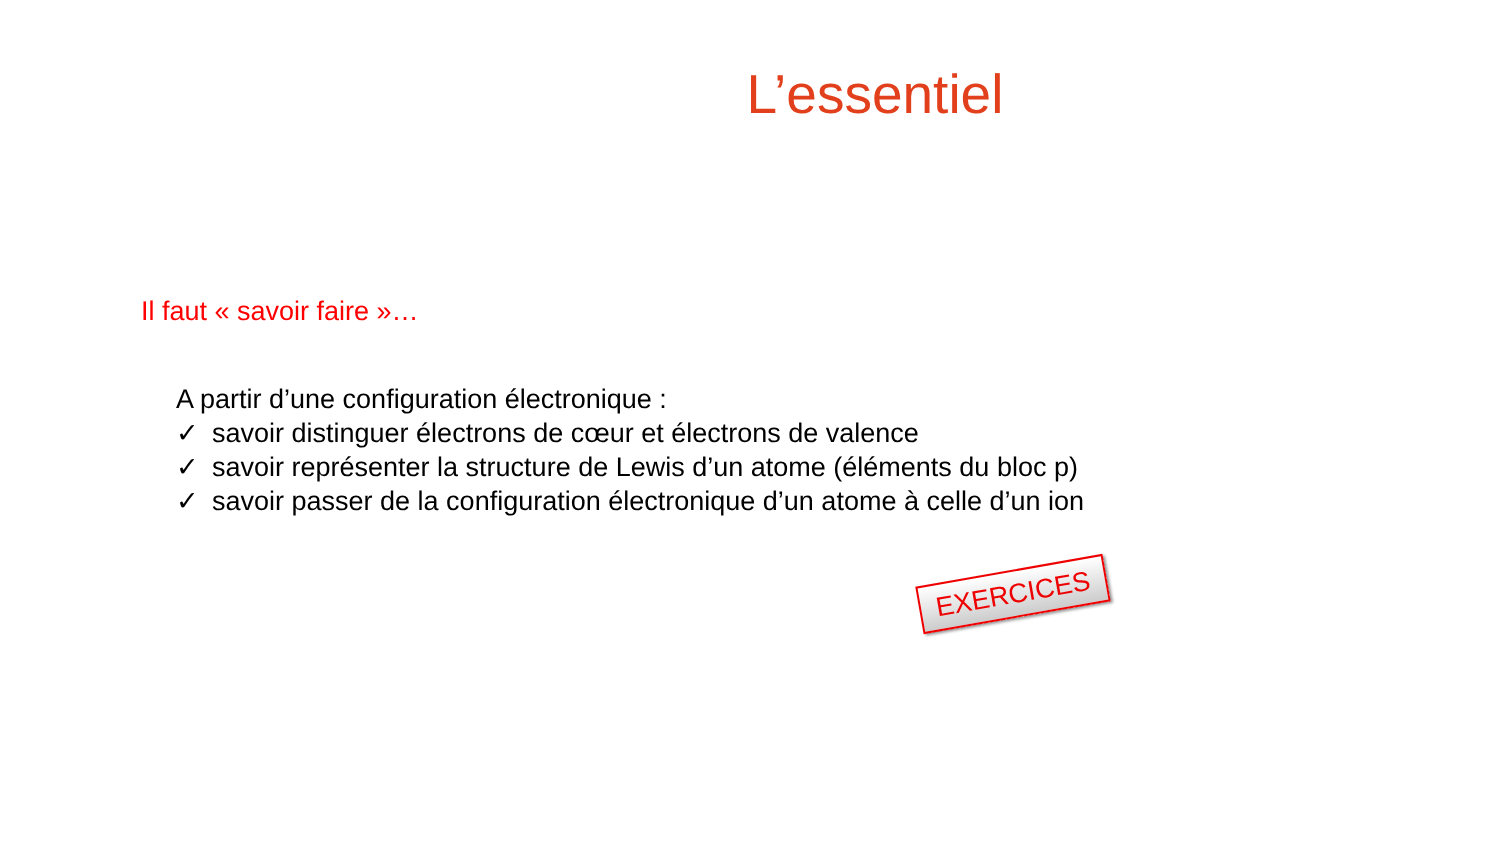L’essentiel
Il faut « savoir faire »…
A partir d’une configuration électronique :
✓ savoir distinguer électrons de cœur et électrons de valence
✓ savoir représenter la structure de Lewis d’un atome (éléments du bloc p)
✓ savoir passer de la configuration électronique d’un atome à celle d’un ion
EXERCICES